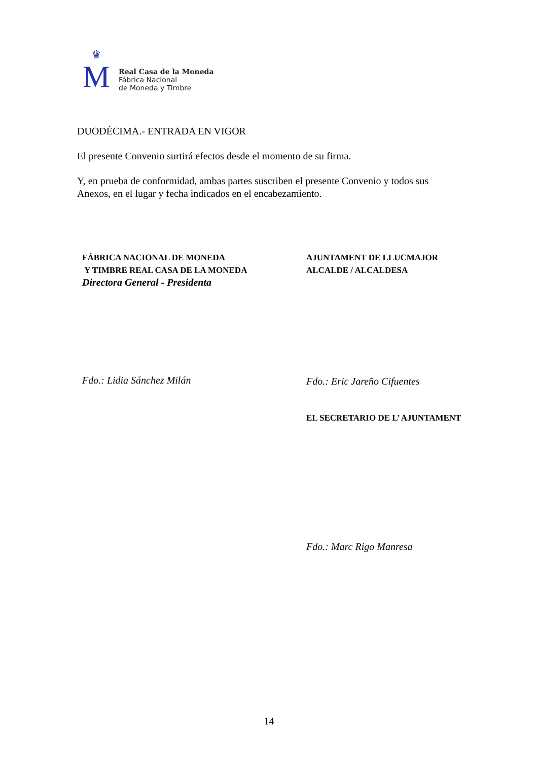♛
M
Real Casa de la Moneda
Fábrica Nacional
de Moneda y Timbre
DUODÉCIMA.- ENTRADA EN VIGOR
El presente Convenio surtirá efectos desde el momento de su firma.
Y, en prueba de conformidad, ambas partes suscriben el presente Convenio y todos sus Anexos, en el lugar y fecha indicados en el encabezamiento.
FÁBRICA NACIONAL DE MONEDA
Y TIMBRE REAL CASA DE LA MONEDA
Directora General - Presidenta
Fdo.: Lidia Sánchez Milán
AJUNTAMENT DE LLUCMAJOR
ALCALDE / ALCALDESA
Fdo.: Eric Jareño Cifuentes
EL SECRETARIO DE L’ AJUNTAMENT
Fdo.: Marc Rigo Manresa
14